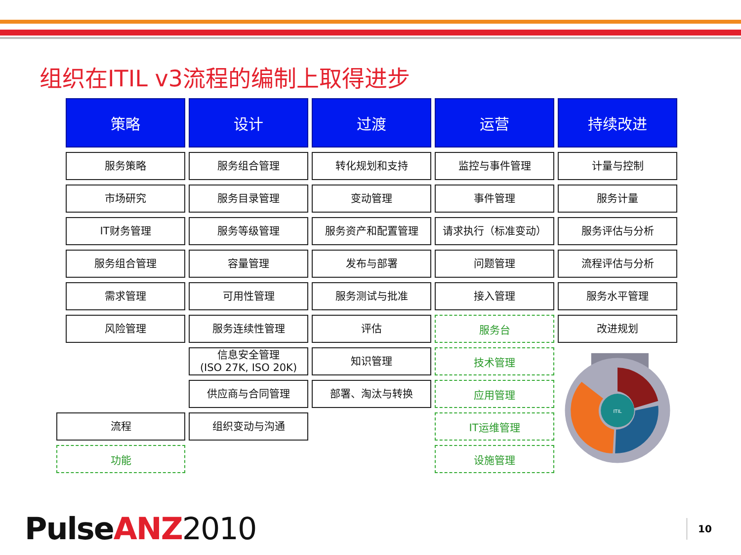组织在ITIL v3流程的编制上取得进步
策略
设计
过渡
运营
持续改进
服务策略
服务组合管理
转化规划和支持
监控与事件管理
计量与控制
市场研究
服务目录管理
变动管理
事件管理
服务计量
IT财务管理
服务等级管理
服务资产和配置管理
请求执行（标准变动）
服务评估与分析
服务组合管理
容量管理
发布与部署
问题管理
流程评估与分析
需求管理
可用性管理
服务测试与批准
接入管理
服务水平管理
风险管理
服务连续性管理
评估
服务台
改进规划
信息安全管理
(ISO 27K, ISO 20K)
知识管理
技术管理
ITIL
供应商与合同管理
部署、淘汰与转换
应用管理
流程
组织变动与沟通
IT运维管理
功能
设施管理
Pulse ANZ 2010 10